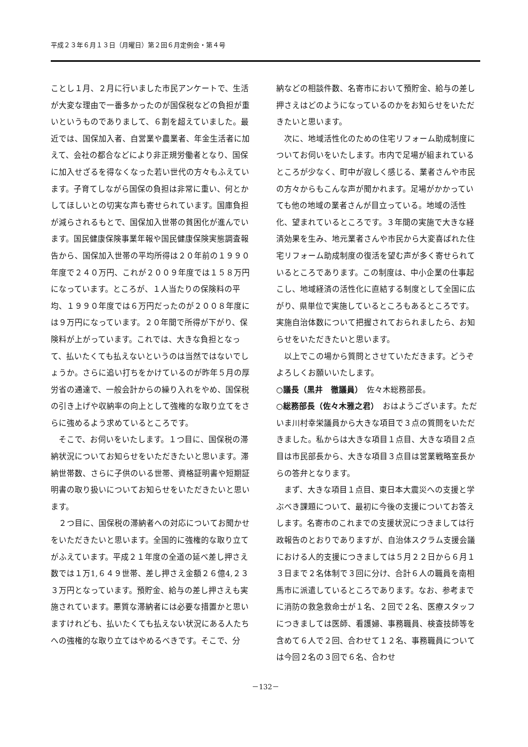平成２３年６月１３日（月曜日）第２回６月定例会・第４号
ことし１月、２月に行いました市民アンケートで、生活が大変な理由で一番多かったのが国保税などの負担が重いというものでありまして、６割を超えていました。最近では、国保加入者、自営業や農業者、年金生活者に加えて、会社の都合などにより非正規労働者となり、国保に加入せざるを得なくなった若い世代の方々もふえています。子育てしながら国保の負担は非常に重い、何とかしてほしいとの切実な声も寄せられています。国庫負担が減らされるもとで、国保加入世帯の貧困化が進んでいます。国民健康保険事業年報や国民健康保険実態調査報告から、国保加入世帯の平均所得は２０年前の１９９０年度で２４０万円、これが２００９年度では１５８万円になっています。ところが、１人当たりの保険料の平均、１９９０年度では６万円だったのが２００８年度には９万円になっています。２０年間で所得が下がり、保険料が上がっています。これでは、大きな負担となって、払いたくても払えないというのは当然ではないでしょうか。さらに追い打ちをかけているのが昨年５月の厚労省の通達で、一般会計からの繰り入れをやめ、国保税の引き上げや収納率の向上として強権的な取り立てをさらに強めるよう求めているところです。
そこで、お伺いをいたします。１つ目に、国保税の滞納状況についてお知らせをいただきたいと思います。滞納世帯数、さらに子供のいる世帯、資格証明書や短期証明書の取り扱いについてお知らせをいただきたいと思います。
２つ目に、国保税の滞納者への対応についてお聞かせをいただきたいと思います。全国的に強権的な取り立てがふえています。平成２１年度の全道の延べ差し押さえ数では１万1,６４９世帯、差し押さえ金額２６億4,２３３万円となっています。預貯金、給与の差し押さえも実施されています。悪質な滞納者には必要な措置かと思いますけれども、払いたくても払えない状況にある人たちへの強権的な取り立てはやめるべきです。そこで、分
納などの相談件数、名寄市において預貯金、給与の差し押さえはどのようになっているのかをお知らせをいただきたいと思います。
次に、地域活性化のための住宅リフォーム助成制度についてお伺いをいたします。市内で足場が組まれているところが少なく、町中が寂しく感じる、業者さんや市民の方々からもこんな声が聞かれます。足場がかかっていても他の地域の業者さんが目立っている。地域の活性化、望まれているところです。３年間の実施で大きな経済効果を生み、地元業者さんや市民から大変喜ばれた住宅リフォーム助成制度の復活を望む声が多く寄せられているところであります。この制度は、中小企業の仕事起こし、地域経済の活性化に直結する制度として全国に広がり、県単位で実施しているところもあるところです。実施自治体数について把握されておられましたら、お知らせをいただきたいと思います。
以上でこの場から質問とさせていただきます。どうぞよろしくお願いいたします。
○議長（黒井　徹議員）　佐々木総務部長。
○総務部長（佐々木雅之君）　おはようございます。ただいま川村幸栄議員から大きな項目で３点の質問をいただきました。私からは大きな項目１点目、大きな項目２点目は市民部長から、大きな項目３点目は営業戦略室長からの答弁となります。
まず、大きな項目１点目、東日本大震災への支援と学ぶべき課題について、最初に今後の支援についてお答えします。名寄市のこれまでの支援状況につきましては行政報告のとおりでありますが、自治体スクラム支援会議における人的支援につきましては５月２２日から６月１３日まで２名体制で３回に分け、合計６人の職員を南相馬市に派遣しているところであります。なお、参考までに消防の救急救命士が１名、２回で２名、医療スタッフにつきましては医師、看護婦、事務職員、検査技師等を含めて６人で２回、合わせて１２名、事務職員については今回２名の３回で６名、合わせ
－132－